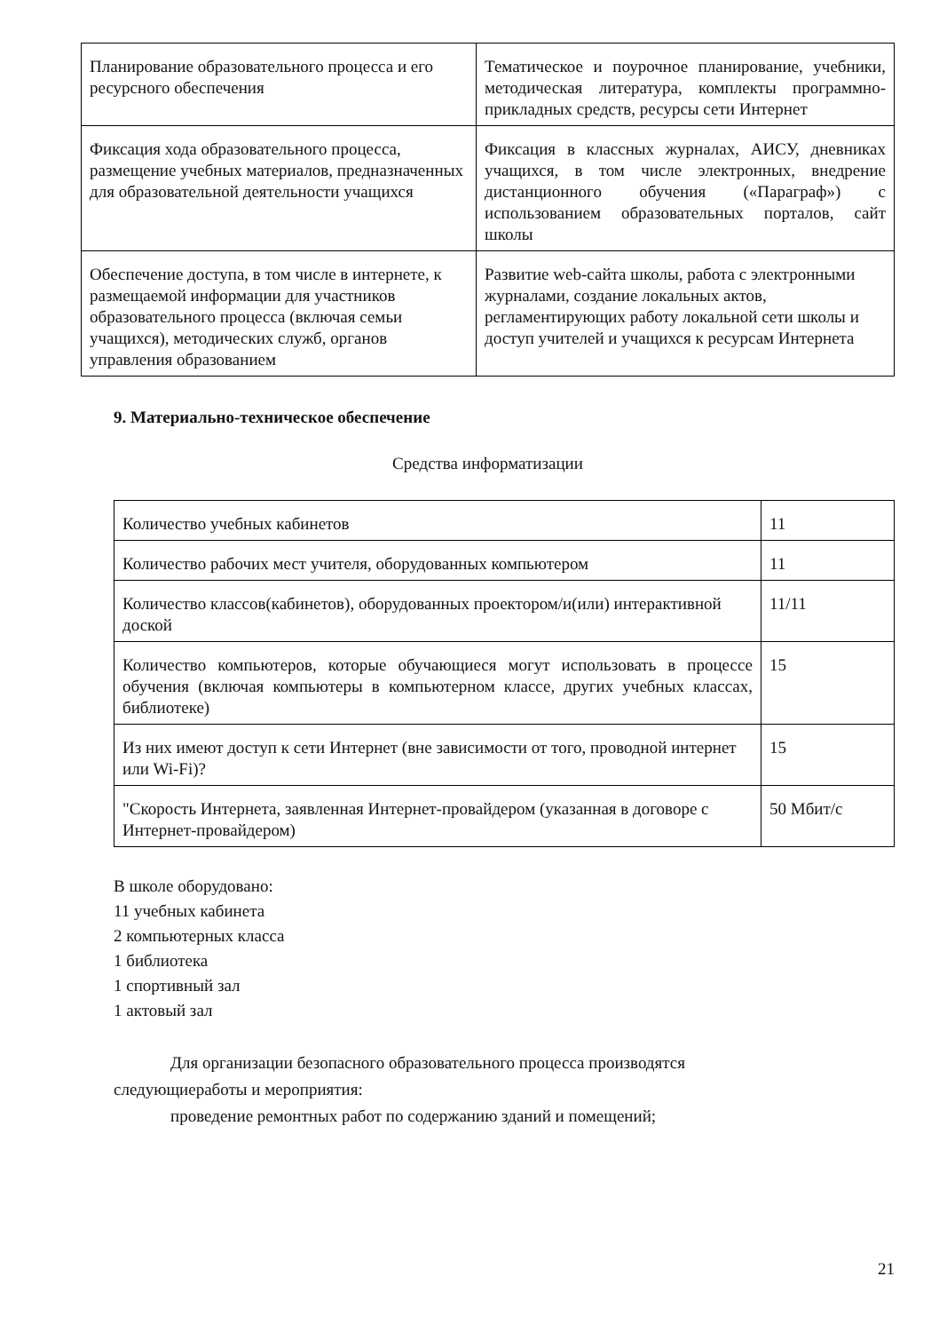| Планирование образовательного процесса и его ресурсного обеспечения | Тематическое и поурочное планирование, учебники, методическая литература, комплекты программно-прикладных средств, ресурсы сети Интернет |
| Фиксация хода образовательного процесса, размещение учебных материалов, предназначенных для образовательной деятельности учащихся | Фиксация в классных журналах, АИСУ, дневниках учащихся, в том числе электронных, внедрение дистанционного обучения («Параграф») с использованием образовательных порталов, сайт школы |
| Обеспечение доступа, в том числе в интернете, к размещаемой информации для участников образовательного процесса (включая семьи учащихся), методических служб, органов управления образованием | Развитие web-сайта школы, работа с электронными журналами, создание локальных актов, регламентирующих работу локальной сети школы и доступ учителей и учащихся к ресурсам Интернета |
9. Материально-техническое обеспечение
Средства информатизации
| Количество учебных кабинетов | 11 |
| Количество рабочих мест учителя, оборудованных компьютером | 11 |
| Количество классов(кабинетов), оборудованных проектором/и(или) интерактивной доской | 11/11 |
| Количество компьютеров, которые обучающиеся могут использовать в процессе обучения (включая компьютеры в компьютерном классе, других учебных классах, библиотеке) | 15 |
| Из них имеют доступ к сети Интернет (вне зависимости от того, проводной интернет или Wi-Fi)? | 15 |
| "Скорость Интернета, заявленная Интернет-провайдером (указанная в договоре с Интернет-провайдером) | 50 Мбит/с |
В школе оборудовано:
11 учебных кабинета
2 компьютерных класса
1 библиотека
1 спортивный зал
1 актовый зал
Для организации безопасного образовательного процесса производятся
следующиеработы и мероприятия:
проведение ремонтных работ по содержанию зданий и помещений;
21